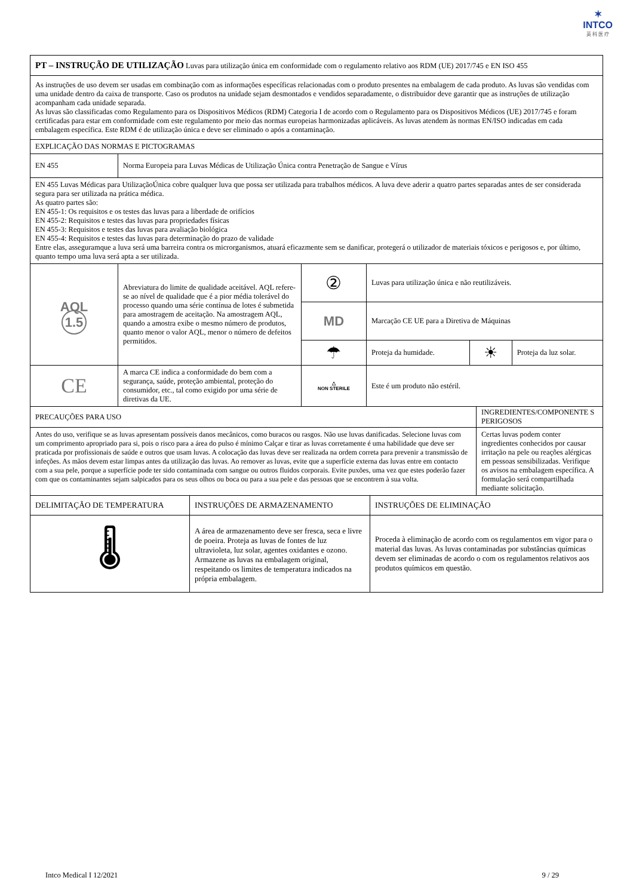✶
INTCO
英 科 医 疗
| PT – INSTRUÇÃO DE UTILIZAÇÃO Luvas para utilização única em conformidade com o regulamento relativo aos RDM (UE) 2017/745 e EN ISO 455 | | | | | |
| As instruções de uso devem ser usadas em combinação com as informações específicas relacionadas com o produto presentes na embalagem de cada produto. As luvas são vendidas com uma unidade dentro da caixa de transporte. Caso os produtos na unidade sejam desmontados e vendidos separadamente, o distribuidor deve garantir que as instruções de utilização acompanham cada unidade separada. As luvas são classificadas como Regulamento para os Dispositivos Médicos (RDM) Categoria I de acordo com o Regulamento para os Dispositivos Médicos (UE) 2017/745 e foram certificadas para estar em conformidade com este regulamento por meio das normas europeias harmonizadas aplicáveis. As luvas atendem às normas EN/ISO indicadas em cada embalagem específica. Este RDM é de utilização única e deve ser eliminado o após a contaminação. | | | | | |
| EXPLICAÇÃO DAS NORMAS E PICTOGRAMAS | | | | | |
| EN 455 | Norma Europeia para Luvas Médicas de Utilização Única contra Penetração de Sangue e Vírus | | | | |
| EN 455 Luvas Médicas para UtilizaçãoÚnica cobre qualquer luva que possa ser utilizada para trabalhos médicos. A luva deve aderir a quatro partes separadas antes de ser considerada segura para ser utilizada na prática médica. As quatro partes são: EN 455-1: Os requisitos e os testes das luvas para a liberdade de orifícios EN 455-2: Requisitos e testes das luvas para propriedades físicas EN 455-3: Requisitos e testes das luvas para avaliação biológica EN 455-4: Requisitos e testes das luvas para determinação do prazo de validade Entre elas, asseguramque a luva será uma barreira contra os microrganismos, atuará eficazmente sem se danificar, protegerá o utilizador de materiais tóxicos e perigosos e, por último, quanto tempo uma luva será apta a ser utilizada. | | | | | |
| AQL 1.5 | Abreviatura do limite de qualidade aceitável. AQL refere-se ao nível de qualidade que é a pior média tolerável do processo quando uma série contínua de lotes é submetida para amostragem de aceitação. Na amostragem AQL, quando a amostra exibe o mesmo número de produtos, quanto menor o valor AQL, menor o número de defeitos permitidos. | ② | Luvas para utilização única e não reutilizáveis. | | |
| | | MD | Marcação CE UE para a Diretiva de Máquinas | | |
| | | ☂ | Proteja da humidade. | ☀ | Proteja da luz solar. |
| CE | A marca CE indica a conformidade do bem com a segurança, saúde, proteção ambiental, proteção do consumidor, etc., tal como exigido por uma série de diretivas da UE. | △ NON STERILE | Este é um produto não estéril. | | |
| PRECAUÇÕES PARA USO | INGREDIENTES/COMPONENTE S PERIGOSOS |
| Antes do uso, verifique se as luvas apresentam possíveis danos mecânicos, como buracos ou rasgos. Não use luvas danificadas. Selecione luvas com um comprimento apropriado para si, pois o risco para a área do pulso é mínimo Calçar e tirar as luvas corretamente é uma habilidade que deve ser praticada por profissionais de saúde e outros que usam luvas. A colocação das luvas deve ser realizada na ordem correta para prevenir a transmissão de infeções. As mãos devem estar limpas antes da utilização das luvas. Ao remover as luvas, evite que a superfície externa das luvas entre em contacto com a sua pele, porque a superfície pode ter sido contaminada com sangue ou outros fluidos corporais. Evite puxões, uma vez que estes poderão fazer com que os contaminantes sejam salpicados para os seus olhos ou boca ou para a sua pele e das pessoas que se encontrem à sua volta. | Certas luvas podem conter ingredientes conhecidos por causar irritação na pele ou reações alérgicas em pessoas sensibilizadas. Verifique os avisos na embalagem específica. A formulação será compartilhada mediante solicitação. |
| DELIMITAÇÃO DE TEMPERATURA | INSTRUÇÕES DE ARMAZENAMENTO | INSTRUÇÕES DE ELIMINAÇÃO |
| 🌡 | A área de armazenamento deve ser fresca, seca e livre de poeira. Proteja as luvas de fontes de luz ultravioleta, luz solar, agentes oxidantes e ozono. Armazene as luvas na embalagem original, respeitando os limites de temperatura indicados na própria embalagem. | Proceda à eliminação de acordo com os regulamentos em vigor para o material das luvas. As luvas contaminadas por substâncias químicas devem ser eliminadas de acordo o com os regulamentos relativos aos produtos químicos em questão. |
Intco Medical I 12/2021 9 / 29